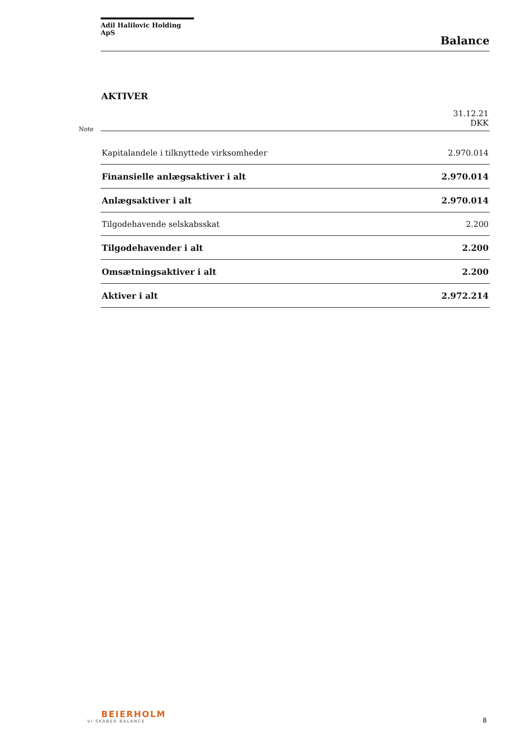Adil Halilovic Holding ApS
Balance
AKTIVER
Note
| | 31.12.21 DKK |
| --- | --- |
| Kapitalandele i tilknyttede virksomheder | 2.970.014 |
| Finansielle anlægsaktiver i alt | 2.970.014 |
| Anlægsaktiver i alt | 2.970.014 |
| Tilgodehavende selskabsskat | 2.200 |
| Tilgodehavender i alt | 2.200 |
| Omsætningsaktiver i alt | 2.200 |
| Aktiver i alt | 2.972.214 |
BEIERHOLM
VI SKABER BALANCE
8